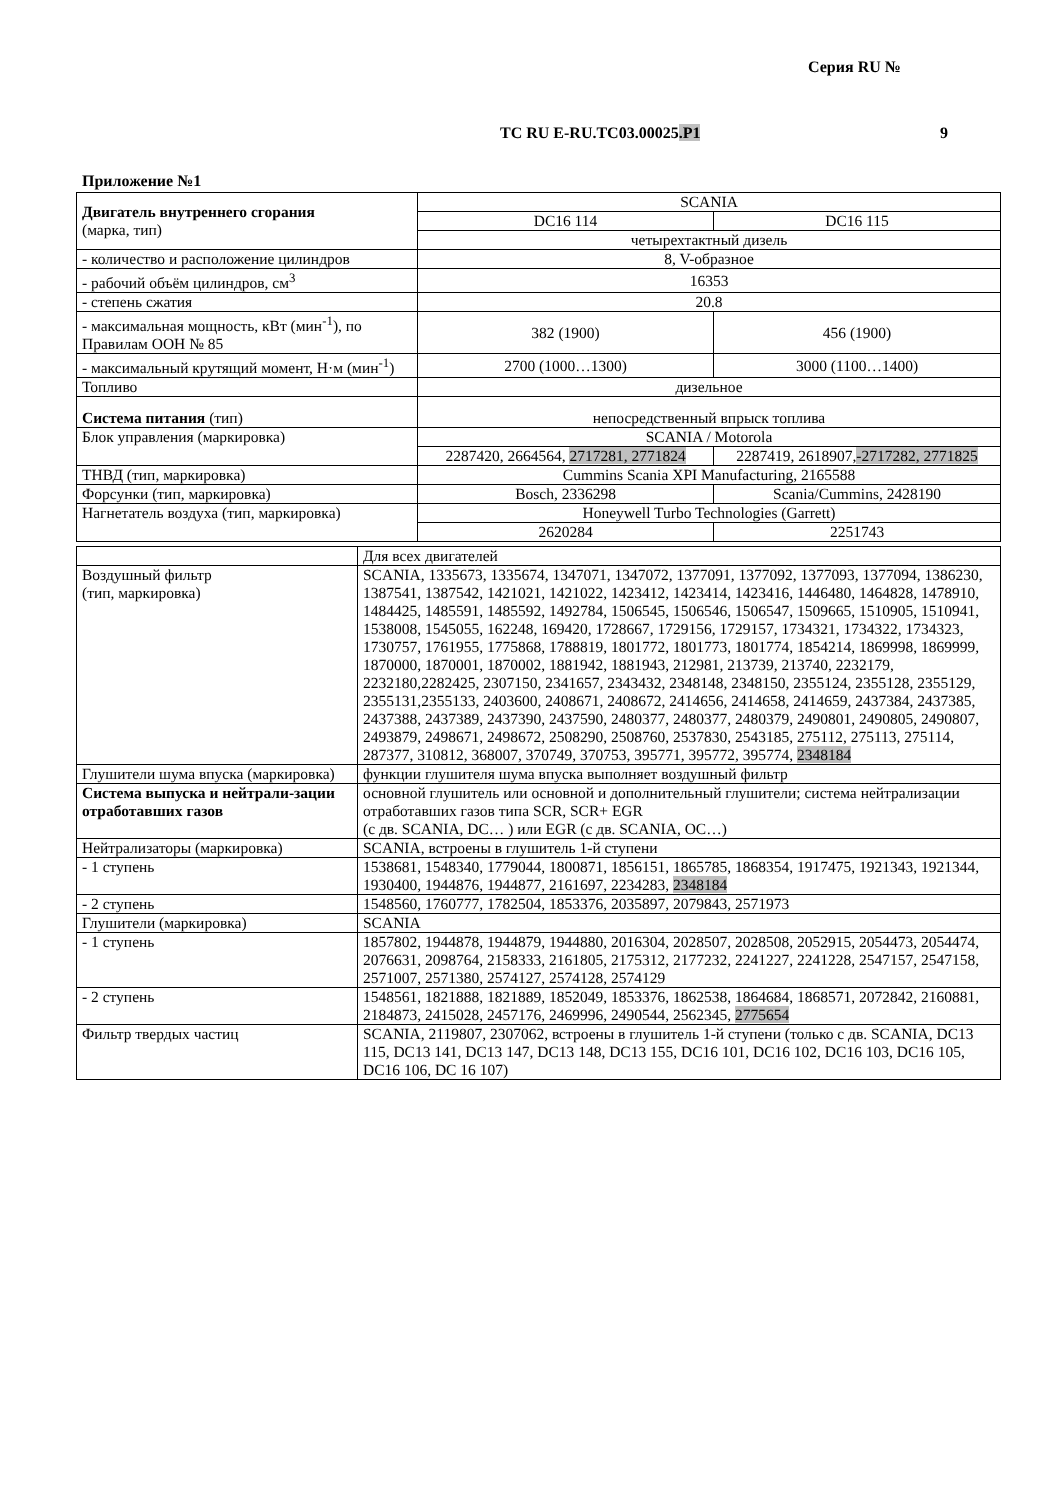Серия RU №
ТС RU E-RU.ТС03.00025.Р1 9
Приложение №1
| Двигатель внутреннего сгорания (марка, тип) | SCANIA | |
| | DC16 114 | DC16 115 |
| | четырехтактный дизель | |
| - количество и расположение цилиндров | 8, V-образное | |
| - рабочий объём цилиндров, см<sup>3</sup> | 16353 | |
| - степень сжатия | 20.8 | |
| - максимальная мощность, кВт (мин<sup>-1</sup>), по Правилам ООН № 85 | 382 (1900) | 456 (1900) |
| - максимальный крутящий момент, Н·м (мин<sup>-1</sup>) | 2700 (1000…1300) | 3000 (1100…1400) |
| Топливо | дизельное | |
| Система питания (тип) | непосредственный впрыск топлива | |
| Блок управления (маркировка) | SCANIA / Motorola | |
| | 2287420, 2664564, 2717281, 2771824 | 2287419, 2618907, -2717282, 2771825 |
| ТНВД (тип, маркировка) | Cummins Scania XPI Manufacturing, 2165588 | |
| Форсунки (тип, маркировка) | Bosch, 2336298 | Scania/Cummins, 2428190 |
| Нагнетатель воздуха (тип, маркировка) | Honeywell Turbo Technologies (Garrett) | |
| | 2620284 | 2251743 |
| | Для всех двигателей |
| Воздушный фильтр (тип, маркировка) | SCANIA, 1335673, 1335674, 1347071, 1347072, 1377091, 1377092, 1377093, 1377094, 1386230, 1387541, 1387542, 1421021, 1421022, 1423412, 1423414, 1423416, 1446480, 1464828, 1478910, 1484425, 1485591, 1485592, 1492784, 1506545, 1506546, 1506547, 1509665, 1510905, 1510941, 1538008, 1545055, 162248, 169420, 1728667, 1729156, 1729157, 1734321, 1734322, 1734323, 1730757, 1761955, 1775868, 1788819, 1801772, 1801773, 1801774, 1854214, 1869998, 1869999, 1870000, 1870001, 1870002, 1881942, 1881943, 212981, 213739, 213740, 2232179, 2232180,2282425, 2307150, 2341657, 2343432, 2348148, 2348150, 2355124, 2355128, 2355129, 2355131,2355133, 2403600, 2408671, 2408672, 2414656, 2414658, 2414659, 2437384, 2437385, 2437388, 2437389, 2437390, 2437590, 2480377, 2480377, 2480379, 2490801, 2490805, 2490807, 2493879, 2498671, 2498672, 2508290, 2508760, 2537830, 2543185, 275112, 275113, 275114, 287377, 310812, 368007, 370749, 370753, 395771, 395772, 395774, 2348184 |
| Глушители шума впуска (маркировка) | функции глушителя шума впуска выполняет воздушный фильтр |
| Система выпуска и нейтрали-зации отработавших газов | основной глушитель или основной и дополнительный глушители; система нейтрализации отработавших газов типа SCR, SCR+ EGR (с дв. SCANIA, DC… ) или EGR (с дв. SCANIA, OC…) |
| Нейтрализаторы (маркировка) | SCANIA, встроены в глушитель 1-й ступени |
| - 1 ступень | 1538681, 1548340, 1779044, 1800871, 1856151, 1865785, 1868354, 1917475, 1921343, 1921344, 1930400, 1944876, 1944877, 2161697, 2234283, 2348184 |
| - 2 ступень | 1548560, 1760777, 1782504, 1853376, 2035897, 2079843, 2571973 |
| Глушители (маркировка) | SCANIA |
| - 1 ступень | 1857802, 1944878, 1944879, 1944880, 2016304, 2028507, 2028508, 2052915, 2054473, 2054474, 2076631, 2098764, 2158333, 2161805, 2175312, 2177232, 2241227, 2241228, 2547157, 2547158, 2571007, 2571380, 2574127, 2574128, 2574129 |
| - 2 ступень | 1548561, 1821888, 1821889, 1852049, 1853376, 1862538, 1864684, 1868571, 2072842, 2160881, 2184873, 2415028, 2457176, 2469996, 2490544, 2562345, 2775654 |
| Фильтр твердых частиц | SCANIA, 2119807, 2307062, встроены в глушитель 1-й ступени (только с дв. SCANIA, DC13 115, DC13 141, DC13 147, DC13 148, DC13 155, DC16 101, DC16 102, DC16 103, DC16 105, DC16 106, DC 16 107) |